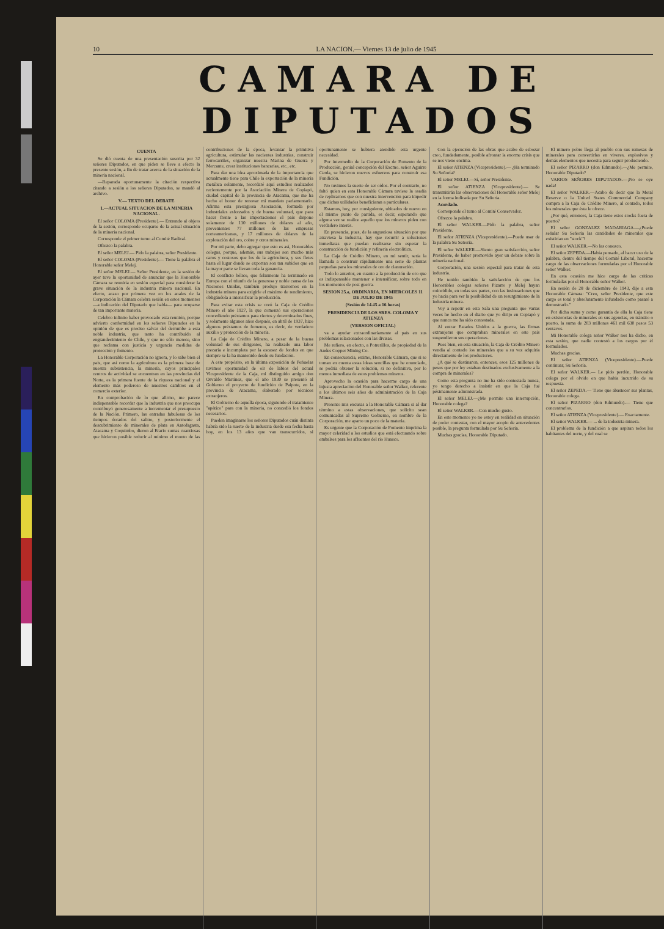10 LA NACION.— Viernes 13 de julio de 1945
CAMARA DE DIPUTADOS
CUENTA
Se dió cuenta de una presentación suscrita por 32 señores Diputados, en que piden se lleve a efecto la presente sesión, a fin de tratar acerca de la situación de la minería nacional.
—Reparada oportunamente la citación respectiva citando a sesión a los señores Diputados, se mandó al archivo.
V.— TEXTO DEL DEBATE
1.—ACTUAL SITUACION DE LA MINERIA NACIONAL.
El señor COLOMA (Presidente).— Entrando al objeto de la sesión, corresponde ocuparse de la actual situación de la minería nacional.
Corresponde el primer turno al Comité Radical.
Ofrezco la palabra.
El señor MELEJ.— Pido la palabra, señor Presidente.
El señor COLOMA (Presidente).— Tiene la palabra el Honorable señor Melej.
El señor MELEJ.— Señor Presidente, en la sesión de ayer tuve la oportunidad de anunciar que la Honorable Cámara se reuniría en sesión especial para considerar la grave situación de la industria minera nacional. En efecto, acaso por primera vez en los anales de la Corporación la Cámara celebra sesión en estos momentos —a indicación del Diputado que habla— para ocuparse de tan importante materia.
Celebro infinito haber provocado esta reunión, porque advierto conformidad en los señores Diputados en la opinión de que es preciso salvar del derrumbe a esta noble industria, que tanto ha contribuido al engrandecimiento de Chile, y que no sólo merece, sino que reclama con justicia y urgencia medidas de protección y fomento.
La Honorable Corporación no ignora, y lo sabe bien el país, que así como la agricultura es la primera base de nuestra subsistencia, la minería, cuyos principales centros de actividad se encuentran en las provincias del Norte, es la primera fuente de la riqueza nacional y el elemento más poderoso de nuestros cambios en el comercio exterior.
En comprobación de lo que afirmo, me parece indispensable recordar que la industria que nos preocupa contribuyó generosamente a incrementar el presupuesto de la Nación. Primero, las entradas fabulosas de los tiempos dorados del salitre, y posteriormente el descubrimiento de minerales de plata en Antofagasta, Atacama y Coquimbo, dieron al Erario sumas cuantiosas que hicieron posible reducir al mínimo el monto de las contribuciones de la época, levantar la primitiva agricultura, estimular las nacientes industrias, construir ferrocarriles, organizar nuestra Marina de Guerra y Mercante, crear instituciones bancarias, etc., etc.
Para dar una idea aproximada de la importancia que actualmente tiene para Chile la exportación de la minería metálica solamente, recordaré aquí estudios realizados recientemente por la Asociación Minera de Copiapó, ciudad capital de la provincia de Atacama, que me ha hecho el honor de renovar mi mandato parlamentario. Afirma esta prestigiosa Asociación, formada por industriales esforzados y de buena voluntad, que para hacer frente a las importaciones el país dispone solamente de 130 millones de dólares al año, provenientes 77 millones de las empresas norteamericanas, y 17 millones de dólares de la explotación del oro, cobre y otros minerales.
Por mi parte, debo agregar que esto es así, Honorables colegas, porque, además, sus trabajos son mucho más caros y costosos que los de la agricultura, y sus fletes hasta el lugar donde se exportan son tan subidos que en la mayor parte se llevan toda la ganancia.
El conflicto bélico, que felizmente ha terminado en Europa con el triunfo de la generosa y noble causa de las Naciones Unidas, también produjo trastornos en la industria minera para exigirle el máximo de rendimiento, obligándola a intensificar la producción.
Para evitar esta crisis se creó la Caja de Crédito Minero el año 1927, la que comenzó sus operaciones concediendo préstamos para ciertos y determinados fines, y solamente algunos años después, en abril de 1937, hizo algunos préstamos de fomento, es decir, de verdadero auxilio y protección de la minería.
La Caja de Crédito Minero, a pesar de la buena voluntad de sus dirigentes, ha realizado una labor precaria e incompleta por la escasez de fondos en que siempre se la ha mantenido desde su fundación.
A este propósito, en la última exposición de Peñuelas tuvimos oportunidad de oír de labios del actual Vicepresidente de la Caja, mi distinguido amigo don Osvaldo Martínez, que el año 1930 se presentó al Gobierno el proyecto de fundición de Paipote, en la provincia de Atacama, elaborado por técnicos extranjeros.
El Gobierno de aquella época, siguiendo el tratamiento "apático" para con la minería, no concedió los fondos necesarios.
Pueden imaginarse los señores Diputados cuán distinta habría sido la suerte de la industria desde esa fecha hasta hoy, en los 13 años que van transcurridos, si oportunamente se hubiera atendido esta urgente necesidad.
Por intermedio de la Corporación de Fomento de la Producción, genial concepción del Excmo. señor Aguirre Cerda, se hicieron nuevos esfuerzos para construir esa Fundición.
No tuvimos la suerte de ser oídos. Por el contrario, no faltó quien en esta Honorable Cámara tuviese la osadía de replicarnos que con nuestra intervención para impedir que dichas utilidades beneficiaran a particulares.
Estamos, hoy, por consiguiente, ubicados de nuevo en el mismo punto de partida, es decir, esperando que alguna vez se realice aquello que los mineros piden con verdadero interés.
En presencia, pues, de la angustiosa situación por que atraviesa la industria, hay que recurrir a soluciones inmediatas que puedan realizarse sin esperar la construcción de fundición y refinería electrolítica.
La Caja de Crédito Minero, en mi sentir, sería la llamada a construir rápidamente una serie de plantas pequeñas para los minerales de oro de cianuración.
Todo lo anterior, en cuanto a la producción de oro que es indispensable mantener e intensificar, sobre todo en los momentos de post guerra.
SESION 25.a, ORDINARIA, EN MIERCOLES 11 DE JULIO DE 1945
(Sesión de 14.45 a 16 horas)
PRESIDENCIA DE LOS SRES. COLOMA Y ATIENZA
(VERSION OFICIAL)
va a ayudar extraordinariamente al país en sus problemas relacionados con las divisas.
Me refiero, en efecto, a Potrerillos, de propiedad de la Andes Copper Mining Co.
En consecuencia, estimo, Honorable Cámara, que si se toman en cuenta estas ideas sencillas que he enunciado, se podría obtener la solución, si no definitiva, por lo menos inmediata de estos problemas mineros.
Aprovecho la ocasión para hacerme cargo de una injusta apreciación del Honorable señor Walker, referente a los últimos seis años de administración de la Caja Minera.
Presento mis excusas a la Honorable Cámara si al dar término a estas observaciones, que solicito sean comunicadas al Supremo Gobierno, en nombre de la Corporación, me aparto un poco de la materia.
Es urgente que la Corporación de Fomento imprima la mayor celeridad a los estudios que está efectuando sobre embalses para los afluentes del río Huasco.
Con la ejecución de las obras que acabo de esbozar creo, fundadamente, posible afrontar la enorme crisis que se nos viene encima.
El señor ATIENZA (Vicepresidente).— ¿Ha terminado Su Señoría?
El señor MELEJ.—Sí, señor Presidente.
El señor ATIENZA (Vicepresidente).— Se transmitirán las observaciones del Honorable señor Melej en la forma indicada por Su Señoría.
Acordado.
Corresponde el turno al Comité Conservador.
Ofrezco la palabra.
El señor WALKER.—Pido la palabra, señor Presidente.
El señor ATIENZA (Vicepresidente).—Puede usar de la palabra Su Señoría.
El señor WALKER.—Siento gran satisfacción, señor Presidente, de haber promovido ayer un debate sobre la minería nacional.
Corporación, una sesión especial para tratar de esta industria.
He tenido también la satisfacción de que los Honorables colegas señores Pizarro y Melej hayan coincidido, en todas sus partes, con las insinuaciones que yo hacía para ver la posibilidad de un resurgimiento de la industria minera.
Voy a repetir en esta Sala una pregunta que varias veces he hecho en el diario que yo dirijo en Copiapó y que nunca me ha sido contestada.
Al entrar Estados Unidos a la guerra, las firmas extranjeras que compraban minerales en este país suspendieron sus operaciones.
Pues bien, en esta situación, la Caja de Crédito Minero vendía al contado los minerales que a su vez adquiría directamente de los productores.
¿A qué se destinaron, entonces, esos 125 millones de pesos que por ley estaban destinados exclusivamente a la compra de minerales?
Como esta pregunta no me ha sido contestada nunca, yo tengo derecho a insistir en que la Caja fué pésimamente administrada.
El señor MELEJ.—¿Me permite una interrupción, Honorable colega?
El señor WALKER.—Con mucho gusto.
En este momento yo no estoy en realidad en situación de poder contestar, con el mayor acopio de antecedentes posible, la pregunta formulada por Su Señoría.
Muchas gracias, Honorable Diputado.
El minero pobre llega al pueblo con sus remesas de minerales para convertirlas en víveres, explosivos y demás elementos que necesita para seguir produciendo.
El señor PIZARRO (don Edmundo).—¿Me permite, Honorable Diputado?
VARIOS SEÑORES DIPUTADOS.—¡No se oye nada!
El señor WALKER.—Acabo de decir que la Metal Reserve o la United States Commercial Company compra a la Caja de Crédito Minero, al contado, todos los minerales que ésta le ofrece.
¿Por qué, entonces, la Caja tiene estos stocks fuera de puerto?
El señor GONZALEZ MADARIAGA.—¿Puede señalar Su Señoría las cantidades de minerales que existirían en "stock"?
El señor WALKER.—No las conozco.
El señor ZEPEDA.—Había pensado, al hacer uso de la palabra, dentro del tiempo del Comité Liberal, hacerme cargo de las observaciones formuladas por el Honorable señor Walker.
En esta ocasión me hice cargo de las críticas formuladas por el Honorable señor Walker.
En sesión de 28 de diciembre de 1943, dije a esta Honorable Cámara: "Creo, señor Presidente, que este cargo es total y absolutamente infundado como pasaré a demostrarlo."
Por dicha suma y como garantía de ella la Caja tiene en existencias de minerales en sus agencias, en tránsito o puerto, la suma de 203 millones 461 mil 630 pesos 53 centavos.
Mi Honorable colega señor Walker nos ha dicho, en esta sesión, que nadie contestó a los cargos por él formulados.
Muchas gracias.
El señor ATIENZA (Vicepresidente).—Puede continuar, Su Señoría.
El señor WALKER.— Le pido perdón, Honorable colega por el olvido en que había incurrido de su respuesta.
El señor ZEPEDA.— Tiene que abastecer sus plantas, Honorable colega.
El señor PIZARRO (don Edmundo).— Tiene que concentrarlos.
El señor ATIENZA (Vicepresidente).— Exactamente.
El señor WALKER.— ... de la industria minera.
El problema de la fundición a que aspiran todos los habitantes del norte, y del cual se